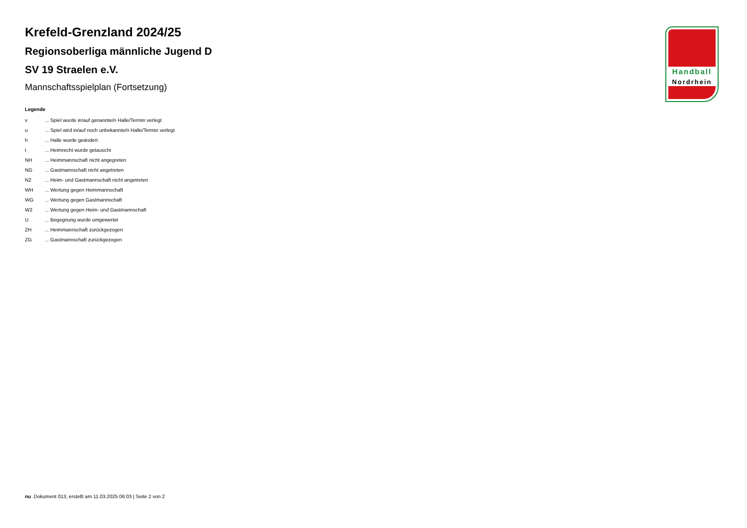Krefeld-Grenzland 2024/25
Regionsoberliga männliche Jugend D
SV 19 Straelen e.V.
Mannschaftsspielplan (Fortsetzung)
Legende
| v | ... Spiel wurde in/auf genannte/n Halle/Termin verlegt |
| u | ... Spiel wird in/auf noch unbekannte/n Halle/Termin verlegt |
| h | ... Halle wurde geändert |
| t | ... Heimrecht wurde getauscht |
| NH | ... Heimmannschaft nicht angegreten |
| NG | ... Gastmannschaft nicht angetreten |
| N2 | ... Heim- und Gastmannschaft nicht angetreten |
| WH | ... Wertung gegen Heimmannschaft |
| WG | ... Wertung gegen Gastmannschaft |
| W2 | ... Wertung gegen Heim- und Gastmannschaft |
| U | ... Begegnung wurde umgewertet |
| ZH | ... Heimmannschaft zurückgezogen |
| ZG | ... Gastmannschaft zurückgezogen |
Handball
Nordrhein
nu .Dokument 013, erstellt am 11.03.2025 06:03 | Seite 2 von 2